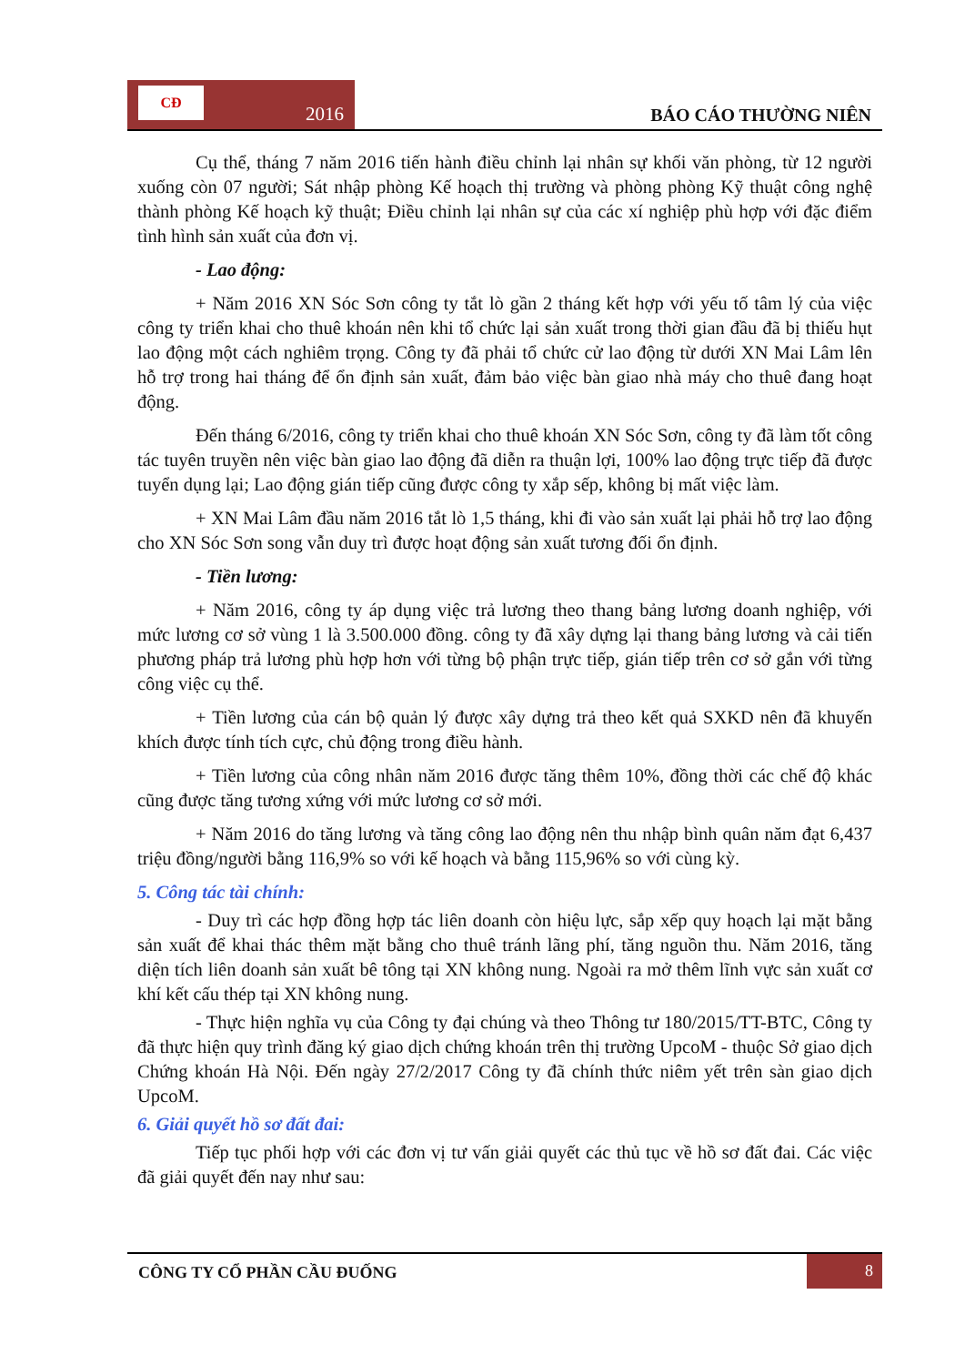CĐ
2016
BÁO CÁO THƯỜNG NIÊN
Cụ thể, tháng 7 năm 2016 tiến hành điều chỉnh lại nhân sự khối văn phòng, từ 12 người xuống còn 07 người; Sát nhập phòng Kế hoạch thị trường và phòng phòng Kỹ thuật công nghệ thành phòng Kế hoạch kỹ thuật; Điều chỉnh lại nhân sự của các xí nghiệp phù hợp với đặc điểm tình hình sản xuất của đơn vị.
- Lao động:
+ Năm 2016 XN Sóc Sơn công ty tắt lò gần 2 tháng kết hợp với yếu tố tâm lý của việc công ty triển khai cho thuê khoán nên khi tổ chức lại sản xuất trong thời gian đầu đã bị thiếu hụt lao động một cách nghiêm trọng. Công ty đã phải tổ chức cử lao động từ dưới XN Mai Lâm lên hỗ trợ trong hai tháng để ổn định sản xuất, đảm bảo việc bàn giao nhà máy cho thuê đang hoạt động.
Đến tháng 6/2016, công ty triển khai cho thuê khoán XN Sóc Sơn, công ty đã làm tốt công tác tuyên truyền nên việc bàn giao lao động đã diễn ra thuận lợi, 100% lao động trực tiếp đã được tuyển dụng lại; Lao động gián tiếp cũng được công ty xắp sếp, không bị mất việc làm.
+ XN Mai Lâm đầu năm 2016 tắt lò 1,5 tháng, khi đi vào sản xuất lại phải hỗ trợ lao động cho XN Sóc Sơn song vẫn duy trì được hoạt động sản xuất tương đối ổn định.
- Tiền lương:
+ Năm 2016, công ty áp dụng việc trả lương theo thang bảng lương doanh nghiệp, với mức lương cơ sở vùng 1 là 3.500.000 đồng. công ty đã xây dựng lại thang bảng lương và cải tiến phương pháp trả lương phù hợp hơn với từng bộ phận trực tiếp, gián tiếp trên cơ sở gắn với từng công việc cụ thể.
+ Tiền lương của cán bộ quản lý được xây dựng trả theo kết quả SXKD nên đã khuyến khích được tính tích cực, chủ động trong điều hành.
+ Tiền lương của công nhân năm 2016 được tăng thêm 10%, đồng thời các chế độ khác cũng được tăng tương xứng với mức lương cơ sở mới.
+ Năm 2016 do tăng lương và tăng công lao động nên thu nhập bình quân năm đạt 6,437 triệu đồng/người bằng 116,9% so với kế hoạch và bằng 115,96% so với cùng kỳ.
5. Công tác tài chính:
- Duy trì các hợp đồng hợp tác liên doanh còn hiệu lực, sắp xếp quy hoạch lại mặt bằng sản xuất để khai thác thêm mặt bằng cho thuê tránh lãng phí, tăng nguồn thu. Năm 2016, tăng diện tích liên doanh sản xuất bê tông tại XN không nung. Ngoài ra mở thêm lĩnh vực sản xuất cơ khí kết cấu thép tại XN không nung.
- Thực hiện nghĩa vụ của Công ty đại chúng và theo Thông tư 180/2015/TT-BTC, Công ty đã thực hiện quy trình đăng ký giao dịch chứng khoán trên thị trường UpcoM - thuộc Sở giao dịch Chứng khoán Hà Nội. Đến ngày 27/2/2017 Công ty đã chính thức niêm yết trên sàn giao dịch UpcoM.
6. Giải quyết hồ sơ đất đai:
Tiếp tục phối hợp với các đơn vị tư vấn giải quyết các thủ tục về hồ sơ đất đai. Các việc đã giải quyết đến nay như sau:
CÔNG TY CỔ PHẦN CẦU ĐUỐNG
8